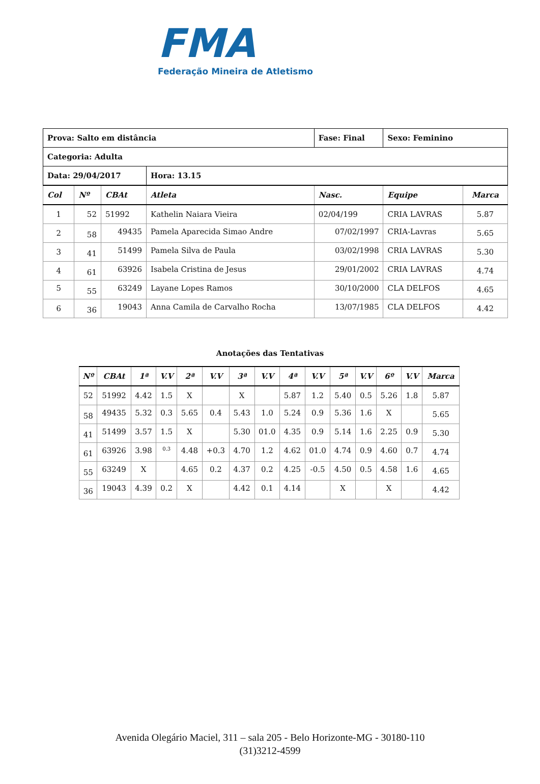FMA
Federação Mineira de Atletismo
| Prova: Salto em distância | | | | Fase: Final | Sexo: Feminino | |
| Categoria: Adulta | | | | | | |
| Data: 29/04/2017 | | | Hora: 13.15 | | | |
| Col | Nº | CBAt | Atleta | Nasc. | Equipe | Marca |
| 1 | 52 | 51992 | Kathelin Naiara Vieira | 02/04/199 | CRIA LAVRAS | 5.87 |
| 2 | 58 | 49435 | Pamela Aparecida Simao Andre | 07/02/1997 | CRIA-Lavras | 5.65 |
| 3 | 41 | 51499 | Pamela Silva de Paula | 03/02/1998 | CRIA LAVRAS | 5.30 |
| 4 | 61 | 63926 | Isabela Cristina de Jesus | 29/01/2002 | CRIA LAVRAS | 4.74 |
| 5 | 55 | 63249 | Layane Lopes Ramos | 30/10/2000 | CLA DELFOS | 4.65 |
| 6 | 36 | 19043 | Anna Camila de Carvalho Rocha | 13/07/1985 | CLA DELFOS | 4.42 |
Anotações das Tentativas
| Nº | CBAt | 1ª | V.V | 2ª | V.V | 3ª | V.V | 4ª | V.V | 5ª | V.V | 6º | V.V | Marca |
| --- | --- | --- | --- | --- | --- | --- | --- | --- | --- | --- | --- | --- | --- | --- |
| 52 | 51992 | 4.42 | 1.5 | X | | X | | 5.87 | 1.2 | 5.40 | 0.5 | 5.26 | 1.8 | 5.87 |
| 58 | 49435 | 5.32 | 0.3 | 5.65 | 0.4 | 5.43 | 1.0 | 5.24 | 0.9 | 5.36 | 1.6 | X | | 5.65 |
| 41 | 51499 | 3.57 | 1.5 | X | | 5.30 | 01.0 | 4.35 | 0.9 | 5.14 | 1.6 | 2.25 | 0.9 | 5.30 |
| 61 | 63926 | 3.98 | 0.3 | 4.48 | +0.3 | 4.70 | 1.2 | 4.62 | 01.0 | 4.74 | 0.9 | 4.60 | 0.7 | 4.74 |
| 55 | 63249 | X | | 4.65 | 0.2 | 4.37 | 0.2 | 4.25 | -0.5 | 4.50 | 0.5 | 4.58 | 1.6 | 4.65 |
| 36 | 19043 | 4.39 | 0.2 | X | | 4.42 | 0.1 | 4.14 | | X | | X | | 4.42 |
Avenida Olegário Maciel, 311 – sala 205 - Belo Horizonte-MG - 30180-110
(31)3212-4599